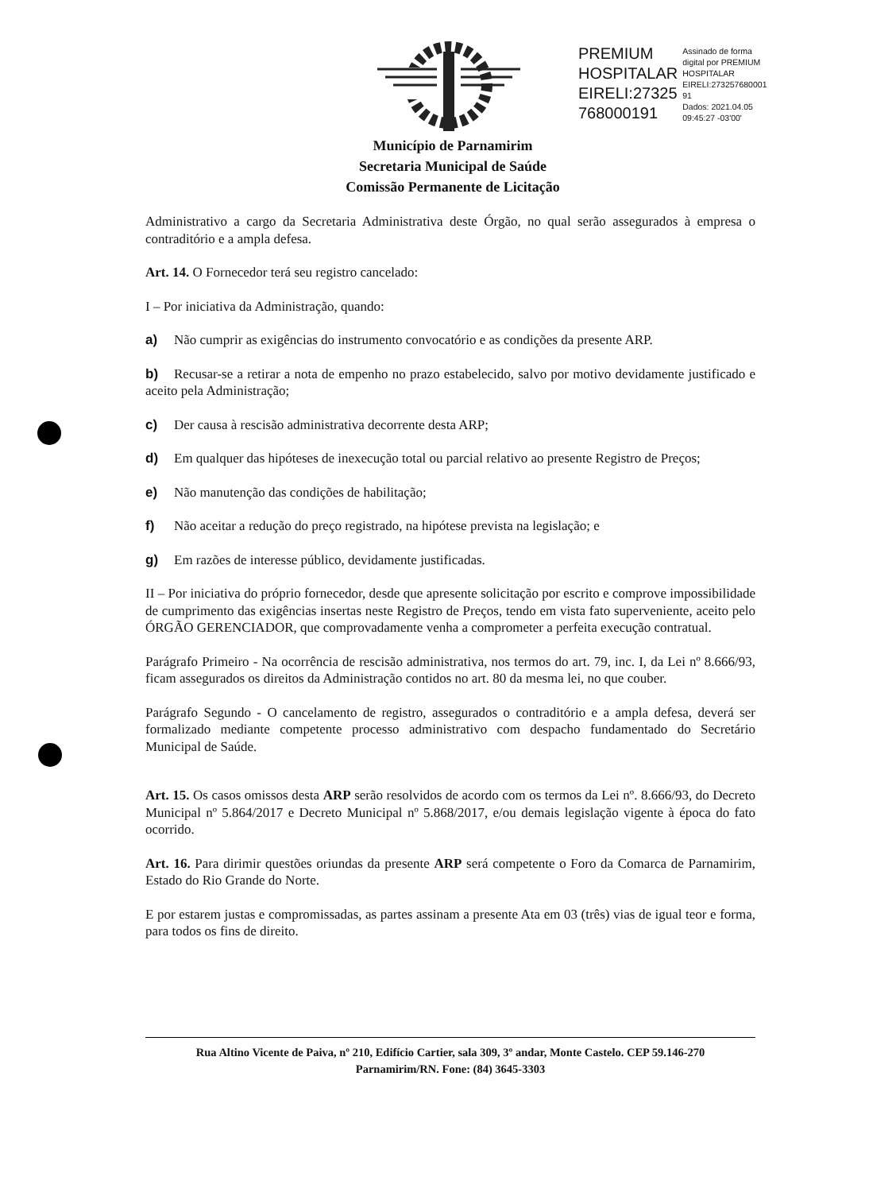PREMIUM
HOSPITALAR
EIRELI:27325
768000191
Assinado de forma
digital por PREMIUM
HOSPITALAR
EIRELI:273257680001
91
Dados: 2021.04.05
09:45:27 -03'00'
Município de Parnamirim
Secretaria Municipal de Saúde
Comissão Permanente de Licitação
Administrativo a cargo da Secretaria Administrativa deste Órgão, no qual serão assegurados à empresa o contraditório e a ampla defesa.
Art. 14. O Fornecedor terá seu registro cancelado:
I – Por iniciativa da Administração, quando:
a) Não cumprir as exigências do instrumento convocatório e as condições da presente ARP.
b) Recusar-se a retirar a nota de empenho no prazo estabelecido, salvo por motivo devidamente justificado e aceito pela Administração;
c) Der causa à rescisão administrativa decorrente desta ARP;
d) Em qualquer das hipóteses de inexecução total ou parcial relativo ao presente Registro de Preços;
e) Não manutenção das condições de habilitação;
f) Não aceitar a redução do preço registrado, na hipótese prevista na legislação; e
g) Em razões de interesse público, devidamente justificadas.
II – Por iniciativa do próprio fornecedor, desde que apresente solicitação por escrito e comprove impossibilidade de cumprimento das exigências insertas neste Registro de Preços, tendo em vista fato superveniente, aceito pelo ÓRGÃO GERENCIADOR, que comprovadamente venha a comprometer a perfeita execução contratual.
Parágrafo Primeiro - Na ocorrência de rescisão administrativa, nos termos do art. 79, inc. I, da Lei nº 8.666/93, ficam assegurados os direitos da Administração contidos no art. 80 da mesma lei, no que couber.
Parágrafo Segundo - O cancelamento de registro, assegurados o contraditório e a ampla defesa, deverá ser formalizado mediante competente processo administrativo com despacho fundamentado do Secretário Municipal de Saúde.
Art. 15. Os casos omissos desta ARP serão resolvidos de acordo com os termos da Lei nº. 8.666/93, do Decreto Municipal nº 5.864/2017 e Decreto Municipal nº 5.868/2017, e/ou demais legislação vigente à época do fato ocorrido.
Art. 16. Para dirimir questões oriundas da presente ARP será competente o Foro da Comarca de Parnamirim, Estado do Rio Grande do Norte.
E por estarem justas e compromissadas, as partes assinam a presente Ata em 03 (três) vias de igual teor e forma, para todos os fins de direito.
Rua Altino Vicente de Paiva, nº 210, Edifício Cartier, sala 309, 3º andar, Monte Castelo. CEP 59.146-270
Parnamirim/RN. Fone: (84) 3645-3303